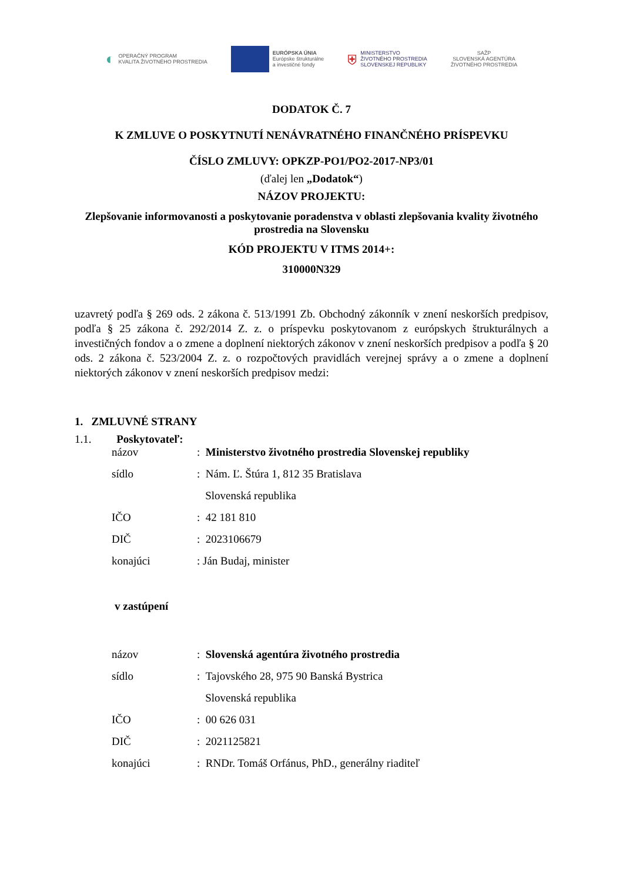◐ OPERAČNÝ PROGRAM
KVALITA ŽIVOTNÉHO PROSTREDIA
EURÓPSKA ÚNIA
Európske štrukturálne
a investičné fondy
⛨ MINISTERSTVO
ŽIVOTNÉHO PROSTREDIA
SLOVENSKEJ REPUBLIKY
SAŽP
SLOVENSKÁ AGENTÚRA
ŽIVOTNÉHO PROSTREDIA
DODATOK Č. 7
K ZMLUVE O POSKYTNUTÍ NENÁVRATNÉHO FINANČNÉHO PRÍSPEVKU
ČÍSLO ZMLUVY: OPKZP-PO1/PO2-2017-NP3/01
(ďalej len „Dodatok“)
NÁZOV PROJEKTU:
Zlepšovanie informovanosti a poskytovanie poradenstva v oblasti zlepšovania kvality životného prostredia na Slovensku
KÓD PROJEKTU V ITMS 2014+:
310000N329
uzavretý podľa § 269 ods. 2 zákona č. 513/1991 Zb. Obchodný zákonník v znení neskorších predpisov, podľa § 25 zákona č. 292/2014 Z. z. o príspevku poskytovanom z európskych štrukturálnych a investičných fondov a o zmene a doplnení niektorých zákonov v znení neskorších predpisov a podľa § 20 ods. 2 zákona č. 523/2004 Z. z. o rozpočtových pravidlách verejnej správy a o zmene a doplnení niektorých zákonov v znení neskorších predpisov medzi:
1. ZMLUVNÉ STRANY
1.1. Poskytovateľ:
| názov | : Ministerstvo životného prostredia Slovenskej republiky |
| sídlo | : Nám. Ľ. Štúra 1, 812 35 Bratislava Slovenská republika |
| IČO | : 42 181 810 |
| DIČ | : 2023106679 |
| konajúci | : Ján Budaj, minister |
v zastúpení
| názov | : Slovenská agentúra životného prostredia |
| sídlo | : Tajovského 28, 975 90 Banská Bystrica Slovenská republika |
| IČO | : 00 626 031 |
| DIČ | : 2021125821 |
| konajúci | : RNDr. Tomáš Orfánus, PhD., generálny riaditeľ |